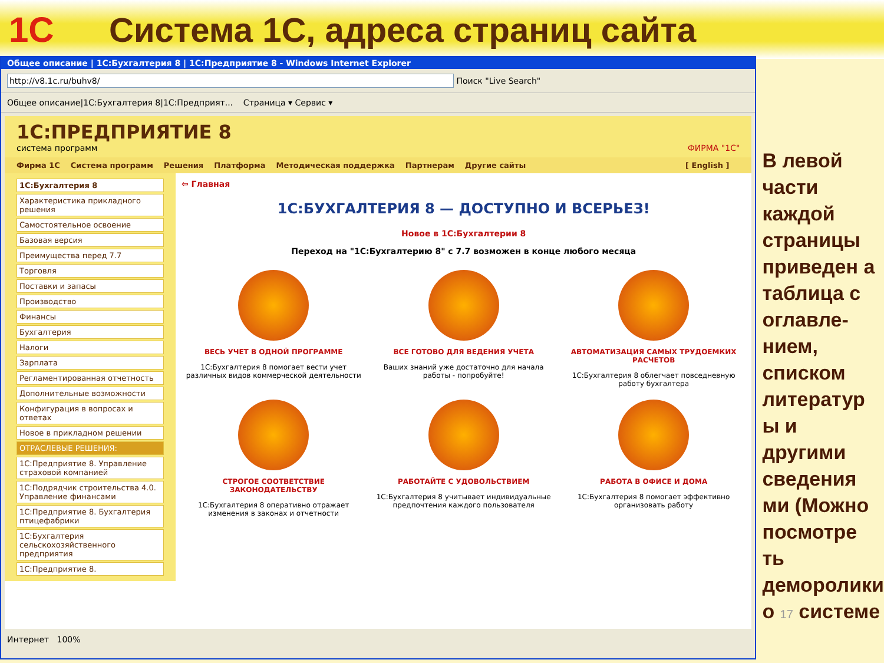1С
Система 1С, адреса страниц сайта
Общее описание | 1С:Бухгалтерия 8 | 1С:Предприятие 8 - Windows Internet Explorer
http://v8.1c.ru/buhv8/ Поиск "Live Search"
Общее описание|1С:Бухгалтерия 8|1С:Предприят... Страница ▾ Сервис ▾
1С:ПРЕДПРИЯТИЕ 8
система программ ФИРМА "1С"
Фирма 1С Система программ Решения Платформа Методическая поддержка Партнерам Другие сайты [ English ]
1С:Бухгалтерия 8
Характеристика прикладного решения
Самостоятельное освоение
Базовая версия
Преимущества перед 7.7
Торговля
Поставки и запасы
Производство
Финансы
Бухгалтерия
Налоги
Зарплата
Регламентированная отчетность
Дополнительные возможности
Конфигурация в вопросах и ответах
Новое в прикладном решении
ОТРАСЛЕВЫЕ РЕШЕНИЯ:
1С:Предприятие 8. Управление страховой компанией
1С:Подрядчик строительства 4.0. Управление финансами
1С:Предприятие 8. Бухгалтерия птицефабрики
1С:Бухгалтерия сельскохозяйственного предприятия
1С:Предприятие 8.
⇦ Главная
1С:БУХГАЛТЕРИЯ 8 — ДОСТУПНО И ВСЕРЬЕЗ!
Новое в 1С:Бухгалтерии 8
Переход на "1С:Бухгалтерию 8" с 7.7 возможен в конце любого месяца
ВЕСЬ УЧЕТ В ОДНОЙ ПРОГРАММЕ
1С:Бухгалтерия 8 помогает вести учет различных видов коммерческой деятельности
ВСЕ ГОТОВО ДЛЯ ВЕДЕНИЯ УЧЕТА
Ваших знаний уже достаточно для начала работы - попробуйте!
АВТОМАТИЗАЦИЯ САМЫХ ТРУДОЕМКИХ РАСЧЕТОВ
1С:Бухгалтерия 8 облегчает повседневную работу бухгалтера
СТРОГОЕ СООТВЕТСТВИЕ ЗАКОНОДАТЕЛЬСТВУ
1С:Бухгалтерия 8 оперативно отражает изменения в законах и отчетности
РАБОТАЙТЕ С УДОВОЛЬСТВИЕМ
1С:Бухгалтерия 8 учитывает индивидуальные предпочтения каждого пользователя
РАБОТА В ОФИСЕ И ДОМА
1С:Бухгалтерия 8 помогает эффективно организовать работу
Интернет 100%
В левой части каждой страницы приведен а таблица с оглавле-нием, списком литератур ы и другими сведения ми (Можно посмотре ть деморолики о 17 системе